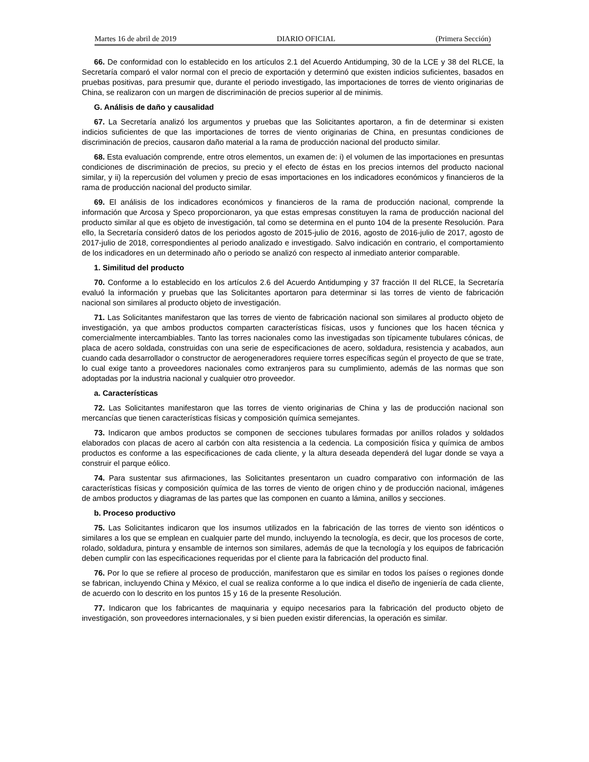Martes 16 de abril de 2019 DIARIO OFICIAL (Primera Sección)
66. De conformidad con lo establecido en los artículos 2.1 del Acuerdo Antidumping, 30 de la LCE y 38 del RLCE, la Secretaría comparó el valor normal con el precio de exportación y determinó que existen indicios suficientes, basados en pruebas positivas, para presumir que, durante el periodo investigado, las importaciones de torres de viento originarias de China, se realizaron con un margen de discriminación de precios superior al de minimis.
G. Análisis de daño y causalidad
67. La Secretaría analizó los argumentos y pruebas que las Solicitantes aportaron, a fin de determinar si existen indicios suficientes de que las importaciones de torres de viento originarias de China, en presuntas condiciones de discriminación de precios, causaron daño material a la rama de producción nacional del producto similar.
68. Esta evaluación comprende, entre otros elementos, un examen de: i) el volumen de las importaciones en presuntas condiciones de discriminación de precios, su precio y el efecto de éstas en los precios internos del producto nacional similar, y ii) la repercusión del volumen y precio de esas importaciones en los indicadores económicos y financieros de la rama de producción nacional del producto similar.
69. El análisis de los indicadores económicos y financieros de la rama de producción nacional, comprende la información que Arcosa y Speco proporcionaron, ya que estas empresas constituyen la rama de producción nacional del producto similar al que es objeto de investigación, tal como se determina en el punto 104 de la presente Resolución. Para ello, la Secretaría consideró datos de los periodos agosto de 2015-julio de 2016, agosto de 2016-julio de 2017, agosto de 2017-julio de 2018, correspondientes al periodo analizado e investigado. Salvo indicación en contrario, el comportamiento de los indicadores en un determinado año o periodo se analizó con respecto al inmediato anterior comparable.
1. Similitud del producto
70. Conforme a lo establecido en los artículos 2.6 del Acuerdo Antidumping y 37 fracción II del RLCE, la Secretaría evaluó la información y pruebas que las Solicitantes aportaron para determinar si las torres de viento de fabricación nacional son similares al producto objeto de investigación.
71. Las Solicitantes manifestaron que las torres de viento de fabricación nacional son similares al producto objeto de investigación, ya que ambos productos comparten características físicas, usos y funciones que los hacen técnica y comercialmente intercambiables. Tanto las torres nacionales como las investigadas son típicamente tubulares cónicas, de placa de acero soldada, construidas con una serie de especificaciones de acero, soldadura, resistencia y acabados, aun cuando cada desarrollador o constructor de aerogeneradores requiere torres específicas según el proyecto de que se trate, lo cual exige tanto a proveedores nacionales como extranjeros para su cumplimiento, además de las normas que son adoptadas por la industria nacional y cualquier otro proveedor.
a. Características
72. Las Solicitantes manifestaron que las torres de viento originarias de China y las de producción nacional son mercancías que tienen características físicas y composición química semejantes.
73. Indicaron que ambos productos se componen de secciones tubulares formadas por anillos rolados y soldados elaborados con placas de acero al carbón con alta resistencia a la cedencia. La composición física y química de ambos productos es conforme a las especificaciones de cada cliente, y la altura deseada dependerá del lugar donde se vaya a construir el parque eólico.
74. Para sustentar sus afirmaciones, las Solicitantes presentaron un cuadro comparativo con información de las características físicas y composición química de las torres de viento de origen chino y de producción nacional, imágenes de ambos productos y diagramas de las partes que las componen en cuanto a lámina, anillos y secciones.
b. Proceso productivo
75. Las Solicitantes indicaron que los insumos utilizados en la fabricación de las torres de viento son idénticos o similares a los que se emplean en cualquier parte del mundo, incluyendo la tecnología, es decir, que los procesos de corte, rolado, soldadura, pintura y ensamble de internos son similares, además de que la tecnología y los equipos de fabricación deben cumplir con las especificaciones requeridas por el cliente para la fabricación del producto final.
76. Por lo que se refiere al proceso de producción, manifestaron que es similar en todos los países o regiones donde se fabrican, incluyendo China y México, el cual se realiza conforme a lo que indica el diseño de ingeniería de cada cliente, de acuerdo con lo descrito en los puntos 15 y 16 de la presente Resolución.
77. Indicaron que los fabricantes de maquinaria y equipo necesarios para la fabricación del producto objeto de investigación, son proveedores internacionales, y si bien pueden existir diferencias, la operación es similar.